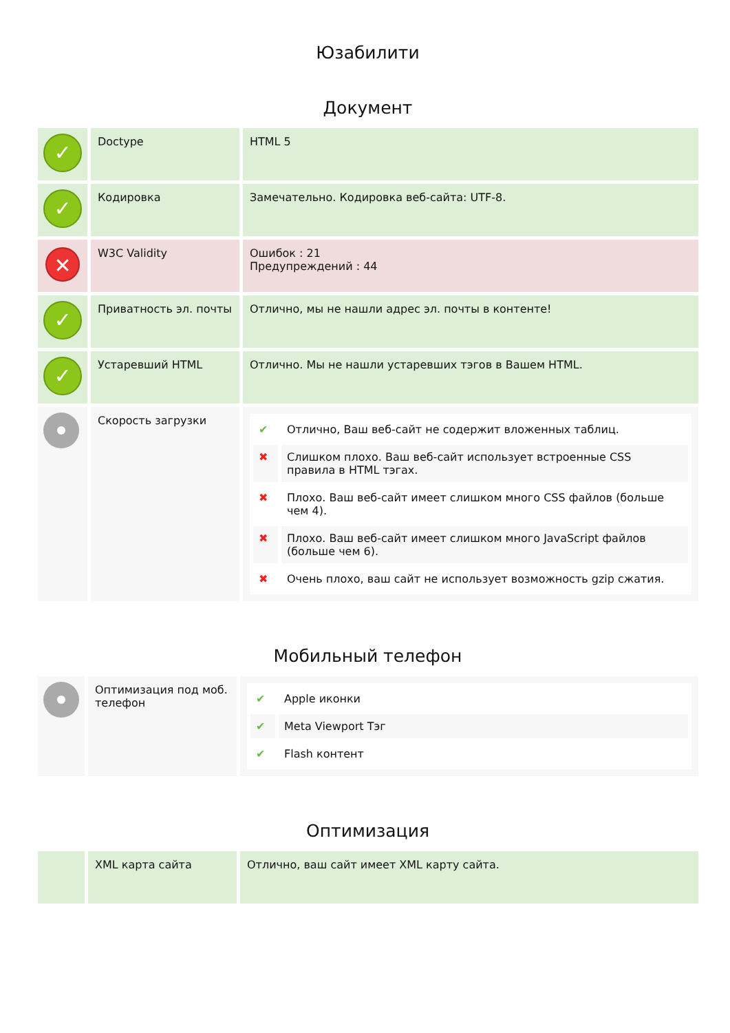Юзабилити
Документ
| ✓ | Doctype | HTML 5 |
| ✓ | Кодировка | Замечательно. Кодировка веб-сайта: UTF-8. |
| ✕ | W3C Validity | Ошибок : 21 Предупреждений : 44 |
| ✓ | Приватность эл. почты | Отлично, мы не нашли адрес эл. почты в контенте! |
| ✓ | Устаревший HTML | Отлично. Мы не нашли устаревших тэгов в Вашем HTML. |
| | Скорость загрузки | / ✔ / Отлично, Ваш веб-сайт не содержит вложенных таблиц. / / ✖ / Слишком плохо. Ваш веб-сайт использует встроенные CSS правила в HTML тэгах. / / ✖ / Плохо. Ваш веб-сайт имеет слишком много CSS файлов (больше чем 4). / / ✖ / Плохо. Ваш веб-сайт имеет слишком много JavaScript файлов (больше чем 6). / / ✖ / Очень плохо, ваш сайт не использует возможность gzip сжатия. / |
Мобильный телефон
| | Оптимизация под моб. телефон | / ✔ / Apple иконки / / ✔ / Meta Viewport Тэг / / ✔ / Flash контент / |
Оптимизация
| | XML карта сайта | Отлично, ваш сайт имеет XML карту сайта. |